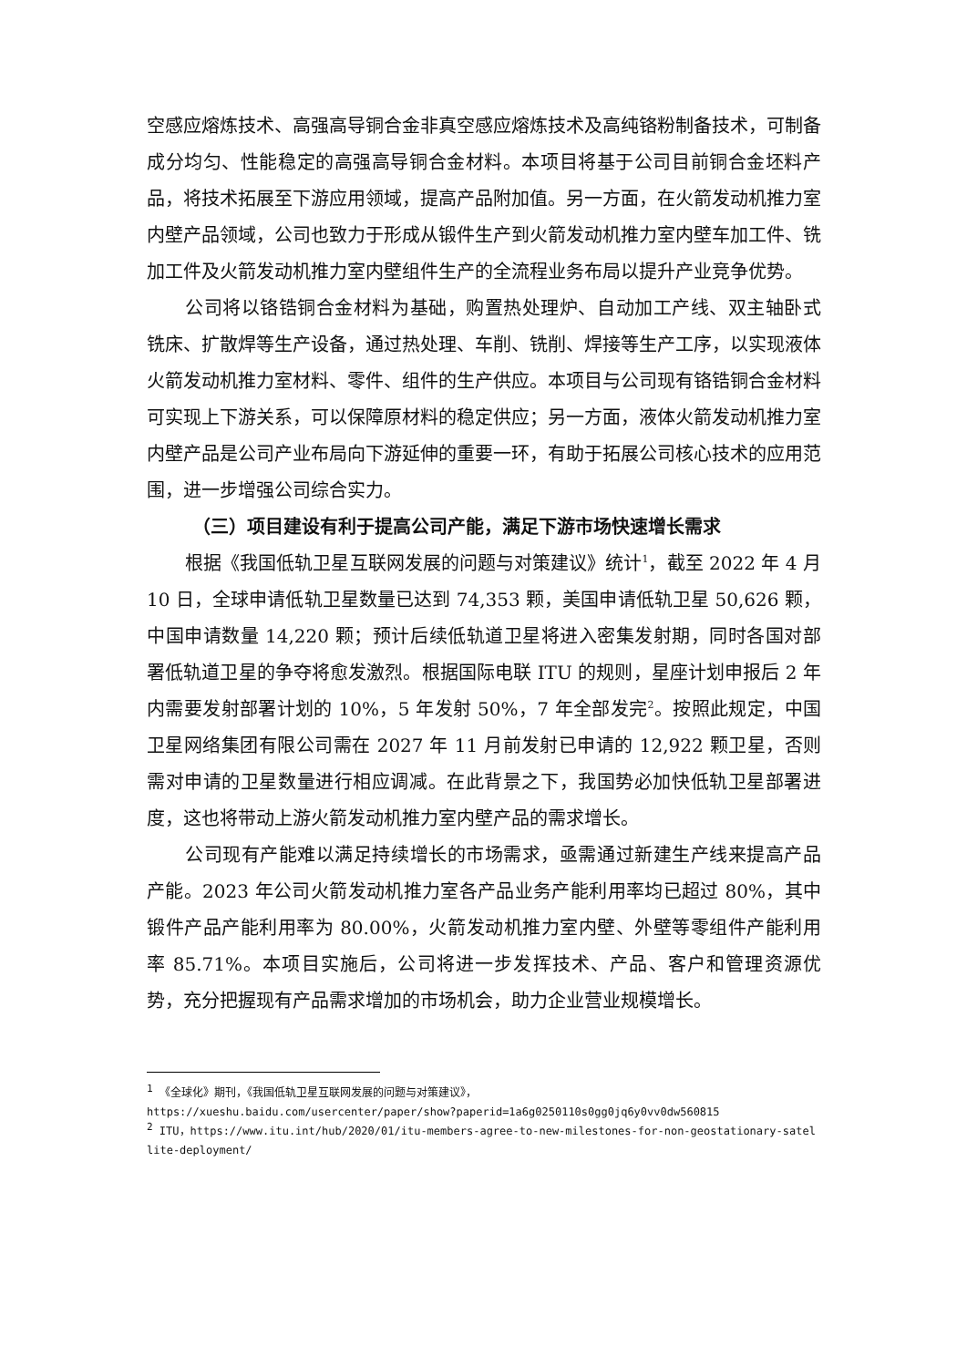空感应熔炼技术、高强高导铜合金非真空感应熔炼技术及高纯铬粉制备技术，可制备成分均匀、性能稳定的高强高导铜合金材料。本项目将基于公司目前铜合金坯料产品，将技术拓展至下游应用领域，提高产品附加值。另一方面，在火箭发动机推力室内壁产品领域，公司也致力于形成从锻件生产到火箭发动机推力室内壁车加工件、铣加工件及火箭发动机推力室内壁组件生产的全流程业务布局以提升产业竞争优势。
公司将以铬锆铜合金材料为基础，购置热处理炉、自动加工产线、双主轴卧式铣床、扩散焊等生产设备，通过热处理、车削、铣削、焊接等生产工序，以实现液体火箭发动机推力室材料、零件、组件的生产供应。本项目与公司现有铬锆铜合金材料可实现上下游关系，可以保障原材料的稳定供应；另一方面，液体火箭发动机推力室内壁产品是公司产业布局向下游延伸的重要一环，有助于拓展公司核心技术的应用范围，进一步增强公司综合实力。
（三）项目建设有利于提高公司产能，满足下游市场快速增长需求
根据《我国低轨卫星互联网发展的问题与对策建议》统计<sup>1</sup>，截至 2022 年 4 月 10 日，全球申请低轨卫星数量已达到 74,353 颗，美国申请低轨卫星 50,626 颗，中国申请数量 14,220 颗；预计后续低轨道卫星将进入密集发射期，同时各国对部署低轨道卫星的争夺将愈发激烈。根据国际电联 ITU 的规则，星座计划申报后 2 年内需要发射部署计划的 10%，5 年发射 50%，7 年全部发完<sup>2</sup>。按照此规定，中国卫星网络集团有限公司需在 2027 年 11 月前发射已申请的 12,922 颗卫星，否则需对申请的卫星数量进行相应调减。在此背景之下，我国势必加快低轨卫星部署进度，这也将带动上游火箭发动机推力室内壁产品的需求增长。
公司现有产能难以满足持续增长的市场需求，亟需通过新建生产线来提高产品产能。2023 年公司火箭发动机推力室各产品业务产能利用率均已超过 80%，其中锻件产品产能利用率为 80.00%，火箭发动机推力室内壁、外壁等零组件产能利用率 85.71%。本项目实施后，公司将进一步发挥技术、产品、客户和管理资源优势，充分把握现有产品需求增加的市场机会，助力企业营业规模增长。
<sup>1</sup> 《全球化》期刊，《我国低轨卫星互联网发展的问题与对策建议》，
https://xueshu.baidu.com/usercenter/paper/show?paperid=1a6g0250110s0gg0jq6y0vv0dw560815
<sup>2</sup> ITU，https://www.itu.int/hub/2020/01/itu-members-agree-to-new-milestones-for-non-geostationary-satellite-deployment/